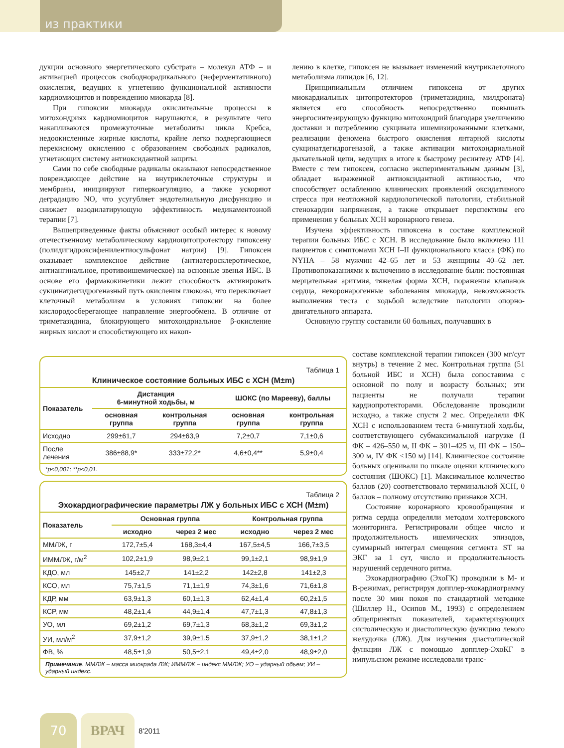из практики
дукции основного энергетического субстрата – молекул АТФ – и активацией процессов свободнорадикального (неферментативного) окисления, ведущих к угнетению функциональной активности кардиомиоцитов и повреждению миокарда [8].
При гипоксии миокарда окислительные процессы в митохондриях кардиомиоцитов нарушаются, в результате чего накапливаются промежуточные метаболиты цикла Кребса, недоокисленные жирные кислоты, крайне легко подвергающиеся перекисному окислению с образованием свободных радикалов, угнетающих систему антиоксидантной защиты.
Сами по себе свободные радикалы оказывают непосредственное повреждающее действие на внутриклеточные структуры и мембраны, инициируют гиперкоагуляцию, а также ускоряют деградацию NO, что усугубляет эндотелиальную дисфункцию и снижает вазодилатирующую эффективность медикаментозной терапии [7].
Вышеприведенные факты объясняют особый интерес к новому отечественному метаболическому кардиоцитопротектору гипоксену (полидигидроксифенилентиосульфонат натрия) [9]. Гипоксен оказывает комплексное действие (антиатеросклеротическое, антиангинальное, противоишемическое) на основные звенья ИБС. В основе его фармакокинетики лежит способность активировать сукцинатдегидрогеназный путь окисления глюкозы, что переключает клеточный метаболизм в условиях гипоксии на более кислородосберегающее направление энергообмена. В отличие от триметазидина, блокирующего митохондриальное β-окисление жирных кислот и способствующего их накоп-
лению в клетке, гипоксен не вызывает изменений внутриклеточного метаболизма липидов [6, 12].
Принципиальным отличием гипоксена от других миокардиальных цитопротекторов (триметазидина, милдроната) является его способность непосредственно повышать энергосинтезирующую функцию митохондрий благодаря увеличению доставки и потреблению сукцината ишемизированными клетками, реализации феномена быстрого окисления янтарной кислоты сукцинатдегидрогеназой, а также активации митохондриальной дыхательной цепи, ведущих в итоге к быстрому ресинтезу АТФ [4]. Вместе с тем гипоксен, согласно экспериментальным данным [3], обладает выраженной антиоксидантной активностью, что способствует ослаблению клинических проявлений оксидативного стресса при неотложной кардиологической патологии, стабильной стенокардии напряжения, а также открывает перспективы его применения у больных ХСН коронарного генеза.
Изучена эффективность гипоксена в составе комплексной терапии больных ИБС с ХСН. В исследование было включено 111 пациентов с симптомами ХСН I–II функционального класса (ФК) по NYHA – 58 мужчин 42–65 лет и 53 женщины 40–62 лет. Противопоказаниями к включению в исследование были: постоянная мерцательная аритмия, тяжелая форма ХСН, поражения клапанов сердца, некоронарогенные заболевания миокарда, невозможность выполнения теста с ходьбой вследствие патологии опорно-двигательного аппарата.
Основную группу составили 60 больных, получавших в
составе комплексной терапии гипоксен (300 мг/сут внутрь) в течение 2 мес. Контрольная группа (51 больной ИБС и ХСН) была сопоставима с основной по полу и возрасту больных; эти пациенты не получали терапии кардиопротекторами. Обследование проводили исходно, а также спустя 2 мес. Определяли ФК ХСН с использованием теста 6-минутной ходьбы, соответствующего субмаксимальной нагрузке (I ФК – 426–550 м, II ФК – 301–425 м, III ФК – 150–300 м, IV ФК <150 м) [14]. Клиническое состояние больных оценивали по шкале оценки клинического состояния (ШОКС) [1]. Максимальное количество баллов (20) соответствовало терминальной ХСН, 0 баллов – полному отсутствию признаков ХСН.
Состояние коронарного кровообращения и ритма сердца определяли методом холтеровского мониторинга. Регистрировали общее число и продолжительность ишемических эпизодов, суммарный интеграл смещения сегмента ST на ЭКГ за 1 сут, число и продолжительность нарушений сердечного ритма.
Эхокардиографию (ЭхоГК) проводили в М- и В-режимах, регистрируя допплер-эхокардиограмму после 30 мин покоя по стандартной методике (Шиллер Н., Осипов М., 1993) с определением общепринятых показателей, характеризующих систолическую и диастолическую функцию левого желудочка (ЛЖ). Для изучения диастолической функции ЛЖ с помощью допплер-ЭхоКГ в импульсном режиме исследовали транс-
Таблица 1
Клиническое состояние больных ИБС с ХСН (M±m)
| Показатель | Дистанция 6-минутной ходьбы, м | | ШОКС (по Марееву), баллы | |
| --- | --- | --- | --- | --- |
| | основная группа | контрольная группа | основная группа | контрольная группа |
| Исходно | 299±61,7 | 294±63,9 | 7,2±0,7 | 7,1±0,6 |
| После лечения | 386±88,9* | 333±72,2* | 4,6±0,4** | 5,9±0,4 |
*p<0,001; **p<0,01.
Таблица 2
Эхокардиографические параметры ЛЖ у больных ИБС с ХСН (M±m)
| Показатель | Основная группа | | Контрольная группа | |
| --- | --- | --- | --- | --- |
| | исходно | через 2 мес | исходно | через 2 мес |
| ММЛЖ, г | 172,7±5,4 | 168,3±4,4 | 167,5±4,5 | 166,7±3,5 |
| ИММЛЖ, г/м<sup>2</sup> | 102,2±1,9 | 98,9±2,1 | 99,1±2,1 | 98,9±1,9 |
| КДО, мл | 145±2,7 | 141±2,2 | 142±2,8 | 141±2,3 |
| КСО, мл | 75,7±1,5 | 71,1±1,9 | 74,3±1,6 | 71,6±1,8 |
| КДР, мм | 63,9±1,3 | 60,1±1,3 | 62,4±1,4 | 60,2±1,5 |
| КСР, мм | 48,2±1,4 | 44,9±1,4 | 47,7±1,3 | 47,8±1,3 |
| УО, мл | 69,2±1,2 | 69,7±1,3 | 68,3±1,2 | 69,3±1,2 |
| УИ, мл/м<sup>2</sup> | 37,9±1,2 | 39,9±1,5 | 37,9±1,2 | 38,1±1,2 |
| ФВ, % | 48,5±1,9 | 50,5±2,1 | 49,4±2,0 | 48,9±2,0 |
Примечание. ММЛЖ – масса миокрада ЛЖ; ИММЛЖ – индекс ММЛЖ; УО – ударный объем; УИ – ударный индекс.
70 ВРАЧ
8'2011